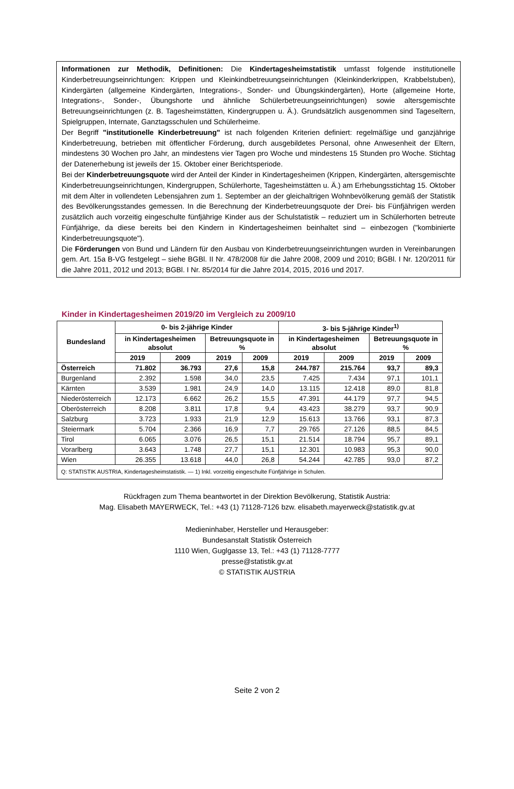Informationen zur Methodik, Definitionen: Die Kindertagesheimstatistik umfasst folgende institutionelle Kinderbetreuungseinrichtungen: Krippen und Kleinkindbetreuungseinrichtungen (Kleinkinderkrippen, Krabbelstuben), Kindergärten (allgemeine Kindergärten, Integrations-, Sonder- und Übungskindergärten), Horte (allgemeine Horte, Integrations-, Sonder-, Übungshorte und ähnliche Schülerbetreuungseinrichtungen) sowie altersgemischte Betreuungseinrichtungen (z. B. Tagesheimstätten, Kindergruppen u. Ä.). Grundsätzlich ausgenommen sind Tageseltern, Spielgruppen, Internate, Ganztagsschulen und Schülerheime.
Der Begriff "institutionelle Kinderbetreuung" ist nach folgenden Kriterien definiert: regelmäßige und ganzjährige Kinderbetreuung, betrieben mit öffentlicher Förderung, durch ausgebildetes Personal, ohne Anwesenheit der Eltern, mindestens 30 Wochen pro Jahr, an mindestens vier Tagen pro Woche und mindestens 15 Stunden pro Woche. Stichtag der Datenerhebung ist jeweils der 15. Oktober einer Berichtsperiode.
Bei der Kinderbetreuungsquote wird der Anteil der Kinder in Kindertagesheimen (Krippen, Kindergärten, altersgemischte Kinderbetreuungseinrichtungen, Kindergruppen, Schülerhorte, Tagesheimstätten u. Ä.) am Erhebungsstichtag 15. Oktober mit dem Alter in vollendeten Lebensjahren zum 1. September an der gleichaltrigen Wohnbevölkerung gemäß der Statistik des Bevölkerungsstandes gemessen. In die Berechnung der Kinderbetreuungsquote der Drei- bis Fünfjährigen werden zusätzlich auch vorzeitig eingeschulte fünfjährige Kinder aus der Schulstatistik – reduziert um in Schülerhorten betreute Fünfjährige, da diese bereits bei den Kindern in Kindertagesheimen beinhaltet sind – einbezogen ("kombinierte Kinderbetreuungsquote").
Die Förderungen von Bund und Ländern für den Ausbau von Kinderbetreuungseinrichtungen wurden in Vereinbarungen gem. Art. 15a B-VG festgelegt – siehe BGBl. II Nr. 478/2008 für die Jahre 2008, 2009 und 2010; BGBl. I Nr. 120/2011 für die Jahre 2011, 2012 und 2013; BGBl. I Nr. 85/2014 für die Jahre 2014, 2015, 2016 und 2017.
Kinder in Kindertagesheimen 2019/20 im Vergleich zu 2009/10
| Bundesland | 0- bis 2-jährige Kinder | | | | 3- bis 5-jährige Kinder<sup>1)</sup> | | | |
| --- | --- | --- | --- | --- | --- | --- | --- | --- |
| | in Kindertagesheimen absolut | | Betreuungsquote in % | | in Kindertagesheimen absolut | | Betreuungsquote in % | |
| | 2019 | 2009 | 2019 | 2009 | 2019 | 2009 | 2019 | 2009 |
| Österreich | 71.802 | 36.793 | 27,6 | 15,8 | 244.787 | 215.764 | 93,7 | 89,3 |
| Burgenland | 2.392 | 1.598 | 34,0 | 23,5 | 7.425 | 7.434 | 97,1 | 101,1 |
| Kärnten | 3.539 | 1.981 | 24,9 | 14,0 | 13.115 | 12.418 | 89,0 | 81,8 |
| Niederösterreich | 12.173 | 6.662 | 26,2 | 15,5 | 47.391 | 44.179 | 97,7 | 94,5 |
| Oberösterreich | 8.208 | 3.811 | 17,8 | 9,4 | 43.423 | 38.279 | 93,7 | 90,9 |
| Salzburg | 3.723 | 1.933 | 21,9 | 12,9 | 15.613 | 13.766 | 93,1 | 87,3 |
| Steiermark | 5.704 | 2.366 | 16,9 | 7,7 | 29.765 | 27.126 | 88,5 | 84,5 |
| Tirol | 6.065 | 3.076 | 26,5 | 15,1 | 21.514 | 18.794 | 95,7 | 89,1 |
| Vorarlberg | 3.643 | 1.748 | 27,7 | 15,1 | 12.301 | 10.983 | 95,3 | 90,0 |
| Wien | 26.355 | 13.618 | 44,0 | 26,8 | 54.244 | 42.785 | 93,0 | 87,2 |
| Q: STATISTIK AUSTRIA, Kindertagesheimstatistik. — 1) Inkl. vorzeitig eingeschulte Fünfjährige in Schulen. | | | | | | | | |
Rückfragen zum Thema beantwortet in der Direktion Bevölkerung, Statistik Austria:
Mag. Elisabeth MAYERWECK, Tel.: +43 (1) 71128-7126 bzw. elisabeth.mayerweck@statistik.gv.at
Medieninhaber, Hersteller und Herausgeber:
Bundesanstalt Statistik Österreich
1110 Wien, Guglgasse 13, Tel.: +43 (1) 71128-7777
presse@statistik.gv.at
© STATISTIK AUSTRIA
Seite 2 von 2